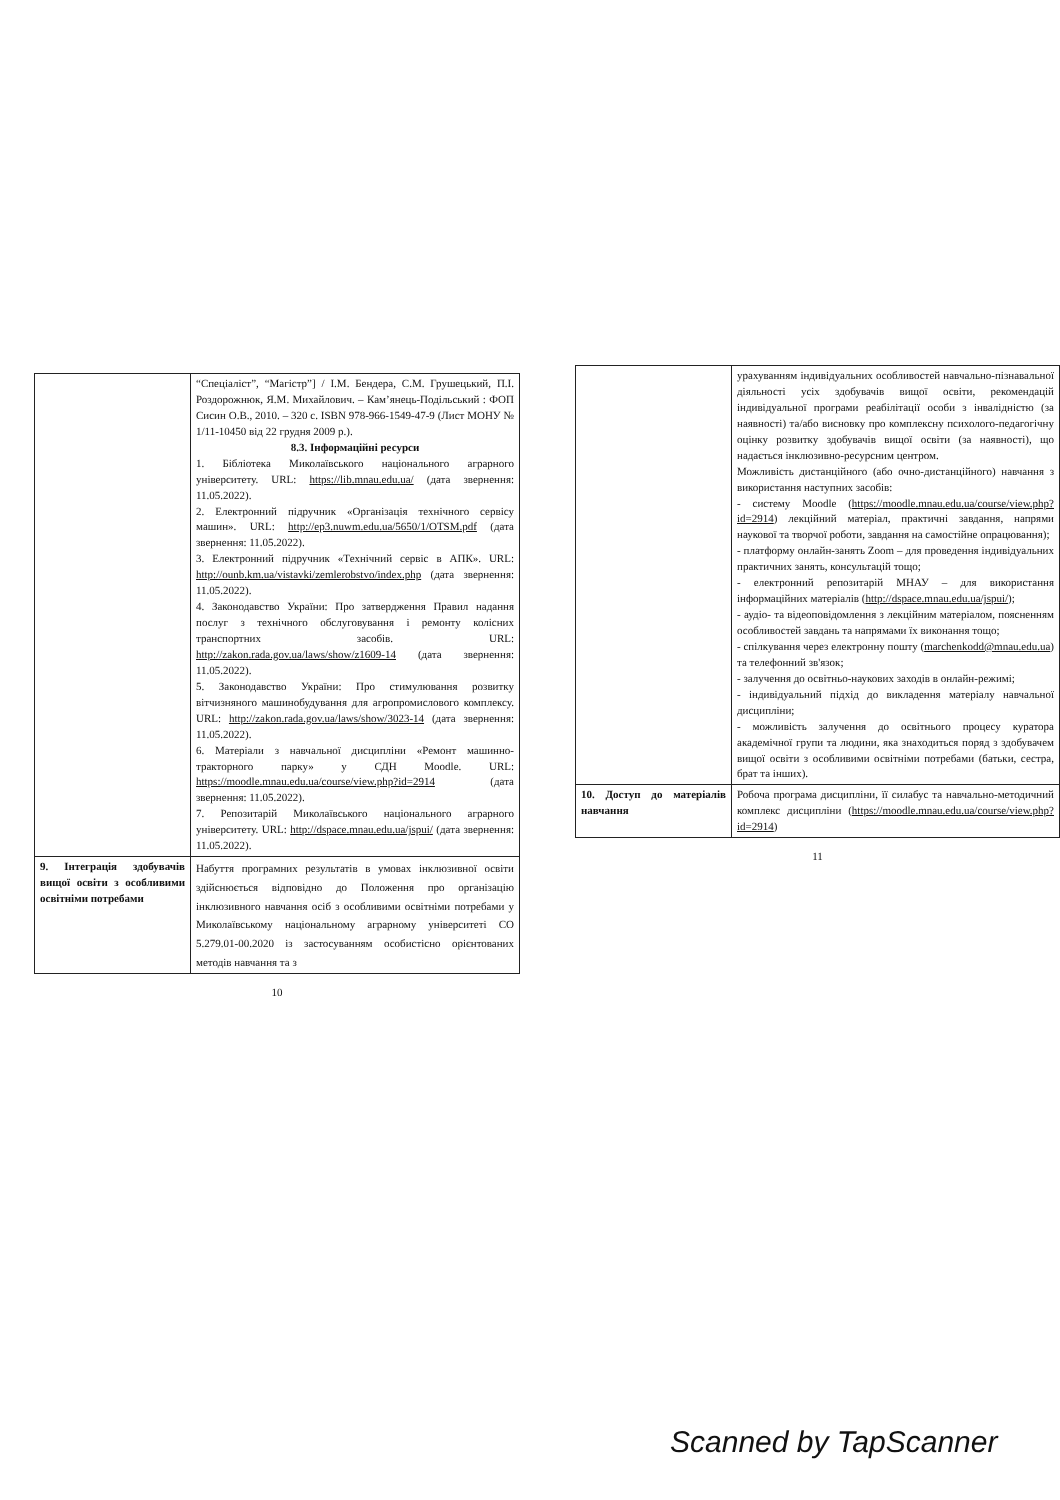| | “Спеціаліст”, “Магістр”] / І.М. Бендера, С.М. Грушецький, П.І. Роздорожнюк, Я.М. Михайлович. – Кам’янець-Подільський : ФОП Сисин О.В., 2010. – 320 с. ISBN 978-966-1549-47-9 (Лист МОНУ № 1/11-10450 від 22 грудня 2009 р.). 8.3. Інформаційні ресурси 1. Бібліотека Миколаївського національного аграрного університету. URL: https://lib.mnau.edu.ua/ (дата звернення: 11.05.2022). 2. Електронний підручник «Організація технічного сервісу машин». URL: http://ep3.nuwm.edu.ua/5650/1/OTSM.pdf (дата звернення: 11.05.2022). 3. Електронний підручник «Технічний сервіс в АПК». URL: http://ounb.km.ua/vistavki/zemlerobstvo/index.php (дата звернення: 11.05.2022). 4. Законодавство України: Про затвердження Правил надання послуг з технічного обслуговування і ремонту колісних транспортних засобів. URL: http://zakon.rada.gov.ua/laws/show/z1609-14 (дата звернення: 11.05.2022). 5. Законодавство України: Про стимулювання розвитку вітчизняного машинобудування для агропромислового комплексу. URL: http://zakon.rada.gov.ua/laws/show/3023-14 (дата звернення: 11.05.2022). 6. Матеріали з навчальної дисципліни «Ремонт машинно-тракторного парку» у СДН Moodle. URL: https://moodle.mnau.edu.ua/course/view.php?id=2914 (дата звернення: 11.05.2022). 7. Репозитарій Миколаївського національного аграрного університету. URL: http://dspace.mnau.edu.ua/jspui/ (дата звернення: 11.05.2022). |
| 9. Інтеграція здобувачів вищої освіти з особливими освітніми потребами | Набуття програмних результатів в умовах інклюзивної освіти здійснюється відповідно до Положення про організацію інклюзивного навчання осіб з особливими освітніми потребами у Миколаївському національному аграрному університеті СО 5.279.01-00.2020 із застосуванням особистісно орієнтованих методів навчання та з |
10
| | урахуванням індивідуальних особливостей навчально-пізнавальної діяльності усіх здобувачів вищої освіти, рекомендацій індивідуальної програми реабілітації особи з інвалідністю (за наявності) та/або висновку про комплексну психолого-педагогічну оцінку розвитку здобувачів вищої освіти (за наявності), що надається інклюзивно-ресурсним центром. Можливість дистанційного (або очно-дистанційного) навчання з використання наступних засобів: - систему Moodle ( https://moodle.mnau.edu.ua/course/view.php?id=2914 ) лекційний матеріал, практичні завдання, напрями наукової та творчої роботи, завдання на самостійне опрацювання); - платформу онлайн-занять Zoom – для проведення індивідуальних практичних занять, консультацій тощо; - електронний репозитарій МНАУ – для використання інформаційних матеріалів ( http://dspace.mnau.edu.ua/jspui/ ); - аудіо- та відеоповідомлення з лекційним матеріалом, поясненням особливостей завдань та напрямами їх виконання тощо; - спілкування через електронну пошту ( marchenkodd@mnau.edu.ua ) та телефонний зв'язок; - залучення до освітньо-наукових заходів в онлайн-режимі; - індивідуальний підхід до викладення матеріалу навчальної дисципліни; - можливість залучення до освітнього процесу куратора академічної групи та людини, яка знаходиться поряд з здобувачем вищої освіти з особливими освітніми потребами (батьки, сестра, брат та інших). |
| 10. Доступ до матеріалів навчання | Робоча програма дисципліни, її силабус та навчально-методичний комплекс дисципліни ( https://moodle.mnau.edu.ua/course/view.php?id=2914 ) |
11
Scanned by TapScanner